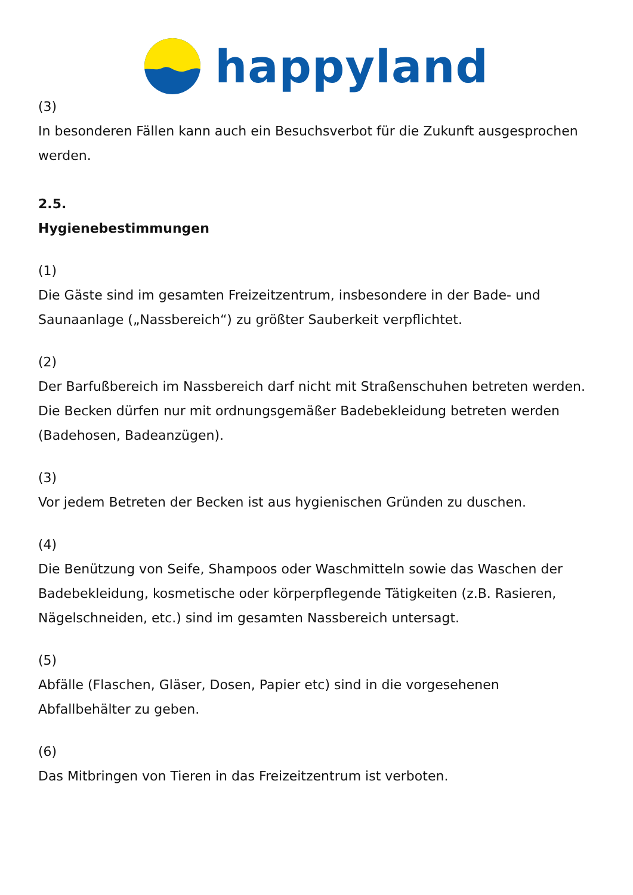happyland
(3)
In besonderen Fällen kann auch ein Besuchsverbot für die Zukunft ausgesprochen werden.
2.5.
Hygienebestimmungen
(1)
Die Gäste sind im gesamten Freizeitzentrum, insbesondere in der Bade- und Saunaanlage („Nassbereich“) zu größter Sauberkeit verpflichtet.
(2)
Der Barfußbereich im Nassbereich darf nicht mit Straßenschuhen betreten werden. Die Becken dürfen nur mit ordnungsgemäßer Badebekleidung betreten werden (Badehosen, Badeanzügen).
(3)
Vor jedem Betreten der Becken ist aus hygienischen Gründen zu duschen.
(4)
Die Benützung von Seife, Shampoos oder Waschmitteln sowie das Waschen der Badebekleidung, kosmetische oder körperpflegende Tätigkeiten (z.B. Rasieren, Nägelschneiden, etc.) sind im gesamten Nassbereich untersagt.
(5)
Abfälle (Flaschen, Gläser, Dosen, Papier etc) sind in die vorgesehenen Abfallbehälter zu geben.
(6)
Das Mitbringen von Tieren in das Freizeitzentrum ist verboten.